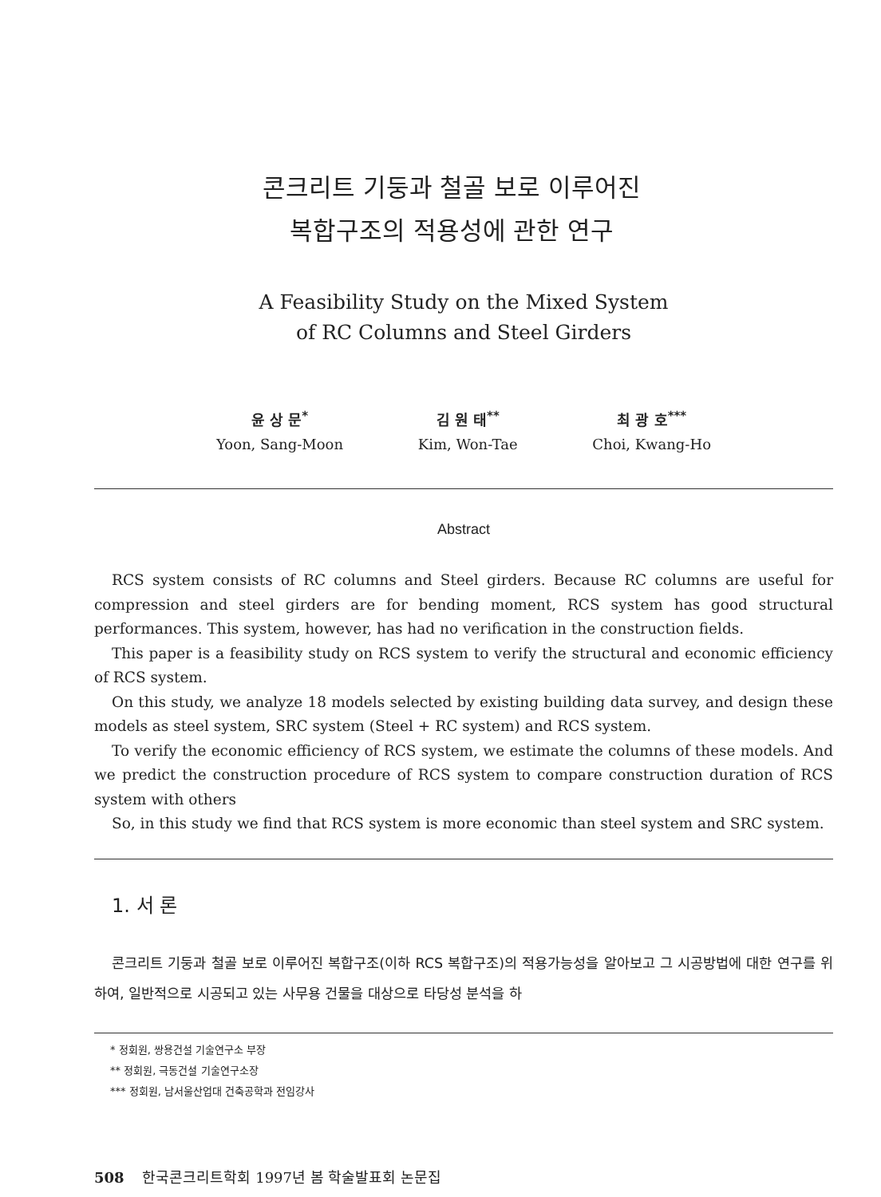콘크리트 기둥과 철골 보로 이루어진
복합구조의 적용성에 관한 연구
A Feasibility Study on the Mixed System
of RC Columns and Steel Girders
윤 상 문<sup>*</sup>
Yoon, Sang-Moon
김 원 태<sup>**</sup>
Kim, Won-Tae
최 광 호<sup>***</sup>
Choi, Kwang-Ho
Abstract
RCS system consists of RC columns and Steel girders. Because RC columns are useful for compression and steel girders are for bending moment, RCS system has good structural performances. This system, however, has had no verification in the construction fields.
This paper is a feasibility study on RCS system to verify the structural and economic efficiency of RCS system.
On this study, we analyze 18 models selected by existing building data survey, and design these models as steel system, SRC system (Steel + RC system) and RCS system.
To verify the economic efficiency of RCS system, we estimate the columns of these models. And we predict the construction procedure of RCS system to compare construction duration of RCS system with others
So, in this study we find that RCS system is more economic than steel system and SRC system.
1. 서 론
콘크리트 기둥과 철골 보로 이루어진 복합구조(이하 RCS 복합구조)의 적용가능성을 알아보고 그 시공방법에 대한 연구를 위하여, 일반적으로 시공되고 있는 사무용 건물을 대상으로 타당성 분석을 하
* 정회원, 쌍용건설 기술연구소 부장
** 정회원, 극동건설 기술연구소장
*** 정회원, 남서울산업대 건축공학과 전임강사
508 한국콘크리트학회 1997년 봄 학술발표회 논문집